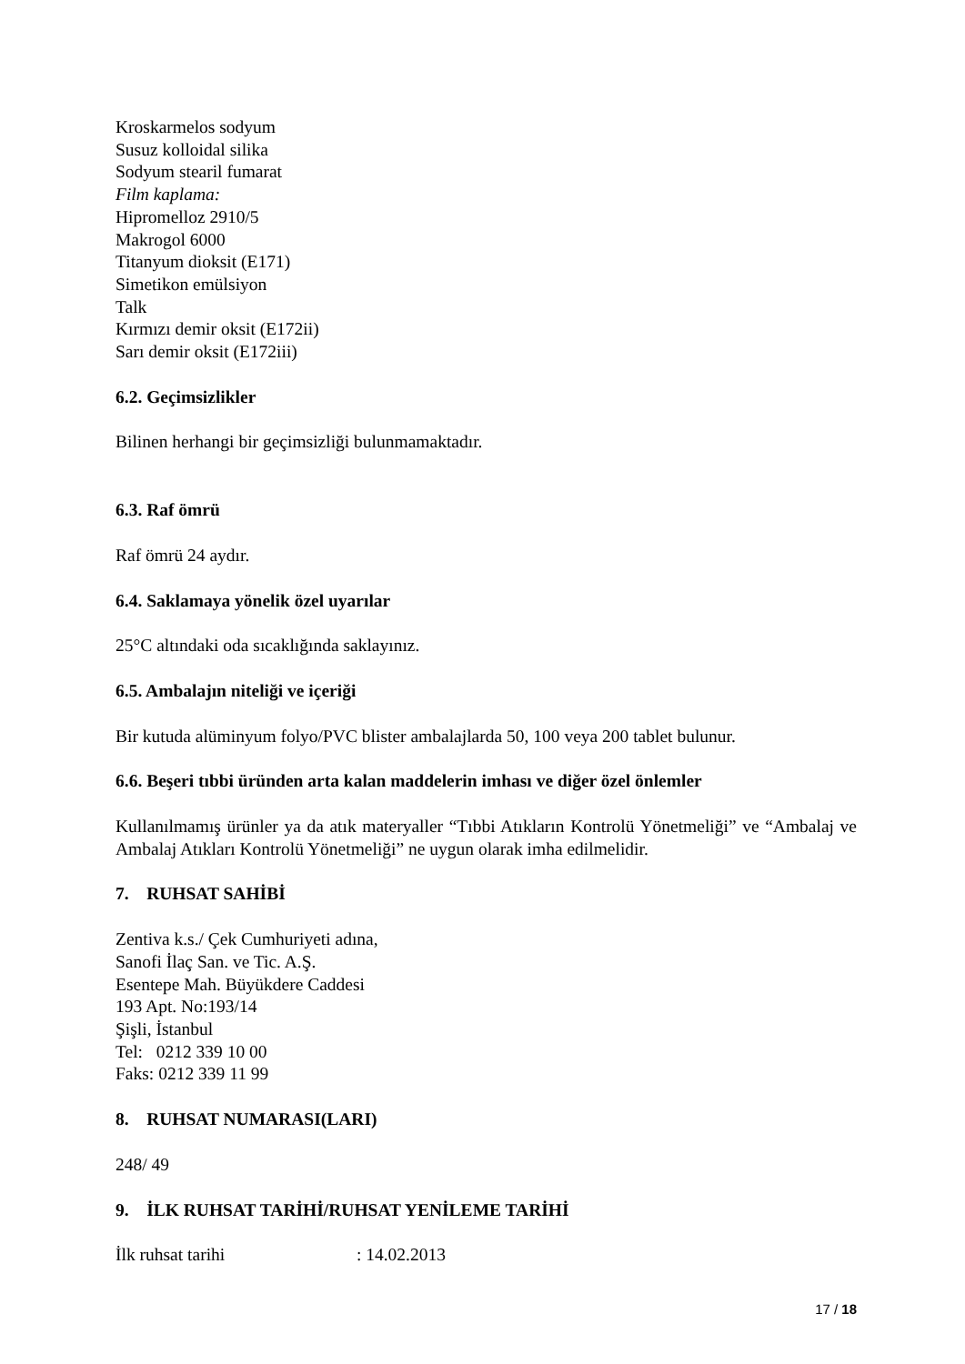Kroskarmelos sodyum
Susuz kolloidal silika
Sodyum stearil fumarat
Film kaplama:
Hipromelloz 2910/5
Makrogol 6000
Titanyum dioksit (E171)
Simetikon emülsiyon
Talk
Kırmızı demir oksit (E172ii)
Sarı demir oksit (E172iii)
6.2. Geçimsizlikler
Bilinen herhangi bir geçimsizliği bulunmamaktadır.
6.3. Raf ömrü
Raf ömrü 24 aydır.
6.4. Saklamaya yönelik özel uyarılar
25°C altındaki oda sıcaklığında saklayınız.
6.5. Ambalajın niteliği ve içeriği
Bir kutuda alüminyum folyo/PVC blister ambalajlarda 50, 100 veya 200 tablet bulunur.
6.6. Beşeri tıbbi üründen arta kalan maddelerin imhası ve diğer özel önlemler
Kullanılmamış ürünler ya da atık materyaller “Tıbbi Atıkların Kontrolü Yönetmeliği” ve “Ambalaj ve Ambalaj Atıkları Kontrolü Yönetmeliği” ne uygun olarak imha edilmelidir.
7. RUHSAT SAHİBİ
Zentiva k.s./ Çek Cumhuriyeti adına,
Sanofi İlaç San. ve Tic. A.Ş.
Esentepe Mah. Büyükdere Caddesi
193 Apt. No:193/14
Şişli, İstanbul
Tel: 0212 339 10 00
Faks: 0212 339 11 99
8. RUHSAT NUMARASI(LARI)
248/ 49
9. İLK RUHSAT TARİHİ/RUHSAT YENİLEME TARİHİ
İlk ruhsat tarihi : 14.02.2013
17 / 18